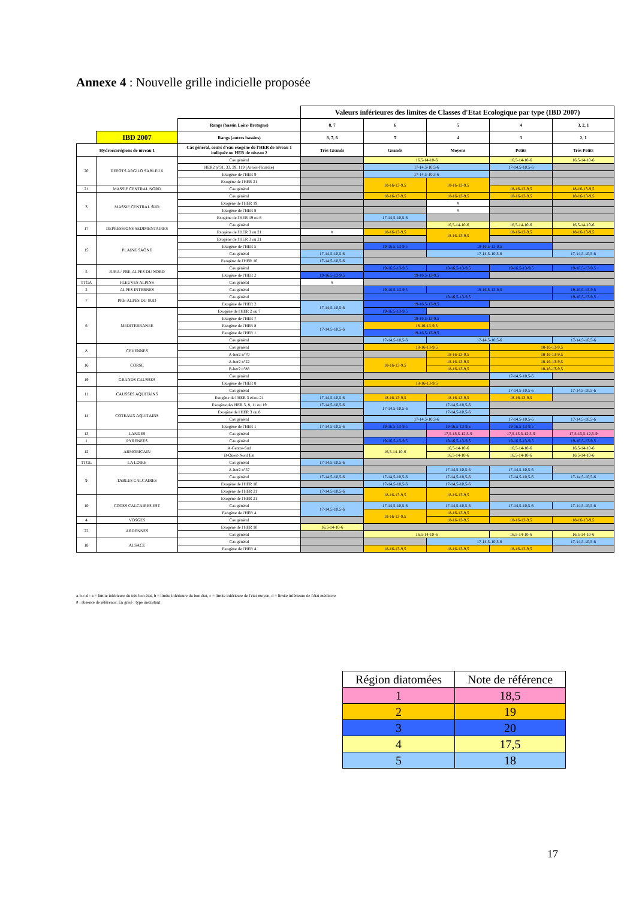Annexe 4 : Nouvelle grille indicielle proposée
| | | | Valeurs inférieures des limites de Classes d'Etat Ecologique par type (IBD 2007) | | | | |
| | | Rangs (bassin Loire-Bretagne) | 8, 7 | 6 | 5 | 4 | 3, 2, 1 |
| | IBD 2007 | Rangs (autres bassins) | 8, 7, 6 | 5 | 4 | 3 | 2, 1 |
| Hydroécorégions de niveau 1 | | Cas général, cours d'eau exogène de l'HER de niveau 1 indiquée ou HER de niveau 2 | Très Grands | Grands | Moyens | Petits | Très Petits |
| 20 | DEPOTS ARGILO SABLEUX | Cas général | | 16,5-14-10-6 | | 16,5-14-10-6 | 16,5-14-10-6 |
| | | HER2 n°31, 33, 39, 119 (Artois-Picardie) | | 17-14,5-10,5-6 | | 17-14,5-10,5-6 | |
| | | Exogène de l'HER 9 | | 17-14,5-10,5-6 | | | |
| | | Exogène de l'HER 21 | | 18-16-13-9,5 | 18-16-13-9,5 | | |
| 21 | MASSIF CENTRAL NORD | Cas général | | | | 18-16-13-9,5 | 18-16-13-9,5 |
| 3 | MASSIF CENTRAL SUD | Cas général | | 18-16-13-9,5 | 18-16-13-9,5 | 18-16-13-9,5 | 18-16-13-9,5 |
| | | Exogène de l'HER 19 | | | # | | |
| | | Exogène de l'HER 8 | | | # | | |
| | | Exogène de l'HER 19 ou 8 | | 17-14,5-10,5-6 | | | |
| 17 | DEPRESSIONS SEDIMENTAIRES | Cas général | | | 16,5-14-10-6 | 16,5-14-10-6 | 16,5-14-10-6 |
| | | Exogène de l'HER 3 ou 21 | # | 18-16-13-9,5 | 18-16-13-9,5 | 18-16-13-9,5 | 18-16-13-9,5 |
| 15 | PLAINE SAONE | Exogène de l'HER 3 ou 21 | | | | | |
| | | Exogène de l'HER 5 | | 19-16,5-13-9,5 | 19-16,5-13-9,5 | | |
| | | Cas général | 17-14,5-10,5-6 | | 17-14,5-10,5-6 | | 17-14,5-10,5-6 |
| | | Exogène de l'HER 10 | 17-14,5-10,5-6 | | | | |
| 5 | JURA / PRE-ALPES DU NORD | Cas général | | 19-16,5-13-9,5 | 19-16,5-13-9,5 | 19-16,5-13-9,5 | 19-16,5-13-9,5 |
| | | Exogène de l'HER 2 | 19-16,5-13-9,5 | 19-16,5-13-9,5 | | | |
| TTGA | FLEUVES ALPINS | Cas général | # | | | | |
| 2 | ALPES INTERNES | Cas général | | 19-16,5-13-9,5 | 19-16,5-13-9,5 | | 19-16,5-13-9,5 |
| 7 | PRE-ALPES DU SUD | Cas général | | 19-16,5-13-9,5 | | | 19-16,5-13-9,5 |
| | | Exogène de l'HER 2 | 17-14,5-10,5-6 | 19-16,5-13-9,5 | | | |
| 6 | MEDITERRANEE | Exogène de l'HER 2 ou 7 | | 19-16,5-13-9,5 | | | |
| | | Exogène de l'HER 7 | | 19-16,5-13-9,5 | | | |
| | | Exogène de l'HER 8 | 17-14,5-10,5-6 | 18-16-13-9,5 | | | |
| | | Exogène de l'HER 1 | | 19-16,5-13-9,5 | | | |
| | | Cas général | | 17-14,5-10,5-6 | 17-14,5-10,5-6 | | 17-14,5-10,5-6 |
| 8 | CEVENNES | Cas général | | 18-16-13-9,5 | | 18-16-13-9,5 | |
| | | A-her2 n°70 | | | 18-16-13-9,5 | 18-16-13-9,5 | |
| 16 | CORSE | A-her2 n°22 | | 18-16-13-9,5 | 18-16-13-9,5 | 18-16-13-9,5 | |
| | | B-her2 n°88 | | | 18-16-13-9,5 | 18-16-13-9,5 | |
| 19 | GRANDS CAUSSES | Cas général | | | | 17-14,5-10,5-6 | |
| | | Exogène de l'HER 8 | | 18-16-13-9,5 | | | |
| 11 | CAUSSES AQUITAINS | Cas général | | | | 17-14,5-10,5-6 | 17-14,5-10,5-6 |
| | | Exogène de l'HER 3 et/ou 21 | 17-14,5-10,5-6 | 18-16-13-9,5 | 18-16-13-9,5 | 18-16-13-9,5 | |
| 14 | COTEAUX AQUITAINS | Exogène des HER 3, 8, 11 ou 19 | 17-14,5-10,5-6 | 17-14,5-10,5-6 | 17-14,5-10,5-6 | | |
| | | Exogène de l'HER 3 ou 8 | | | 17-14,5-10,5-6 | | |
| | | Cas général | | 17-14,5-10,5-6 | | 17-14,5-10,5-6 | 17-14,5-10,5-6 |
| | | Exogène de l'HER 1 | 17-14,5-10,5-6 | 19-16,5-13-9,5 | 19-16,5-13-9,5 | 19-16,5-13-9,5 | |
| 13 | LANDES | Cas général | | | 17,5-15,5-12,5-9 | 17,5-15,5-12,5-9 | 17,5-15,5-12,5-9 |
| 1 | PYRENEES | Cas général | | 19-16,5-13-9,5 | 19-16,5-13-9,5 | 19-16,5-13-9,5 | 19-16,5-13-9,5 |
| 12 | ARMORICAIN | A-Centre-Sud | | 16,5-14-10-6 | 16,5-14-10-6 | 16,5-14-10-6 | 16,5-14-10-6 |
| | | B-Ouest-Nord Est | | | 16,5-14-10-6 | 16,5-14-10-6 | 16,5-14-10-6 |
| TTGL | LA LOIRE | Cas général | 17-14,5-10,5-6 | | | | |
| 9 | TABLES CALCAIRES | A-her2 n°57 | | | 17-14,5-10,5-6 | 17-14,5-10,5-6 | |
| | | Cas général | 17-14,5-10,5-6 | 17-14,5-10,5-6 | 17-14,5-10,5-6 | 17-14,5-10,5-6 | 17-14,5-10,5-6 |
| | | Exogène de l'HER 10 | | 17-14,5-10,5-6 | 17-14,5-10,5-6 | | |
| | | Exogène de l'HER 21 | 17-14,5-10,5-6 | 18-16-13-9,5 | 18-16-13-9,5 | | |
| 10 | COTES CALCAIRES EST | Exogène de l'HER 21 | | | | | |
| | | Cas général | 17-14,5-10,5-6 | 17-14,5-10,5-6 | 17-14,5-10,5-6 | 17-14,5-10,5-6 | 17-14,5-10,5-6 |
| | | Exogène de l'HER 4 | | 18-16-13-9,5 | 18-16-13-9,5 | | |
| 4 | VOSGES | Cas général | | | 18-16-13-9,5 | 18-16-13-9,5 | 18-16-13-9,5 |
| 22 | ARDENNES | Exogène de l'HER 10 | 16,5-14-10-6 | | | | |
| | | Cas général | | 16,5-14-10-6 | | 16,5-14-10-6 | 16,5-14-10-6 |
| 18 | ALSACE | Cas général | | | 17-14,5-10,5-6 | | 17-14,5-10,5-6 |
| | | Exogène de l'HER 4 | | 18-16-13-9,5 | 18-16-13-9,5 | 18-16-13-9,5 | |
a-b-c-d : a = limite inférieure du très bon état, b = limite inférieure du bon état, c = limite inférieure de l'état moyen, d = limite inférieure de l'état médiocre
# : absence de référence. En grisé : type inexistant
| Région diatomées | Note de référence |
| 1 | 18,5 |
| 2 | 19 |
| 3 | 20 |
| 4 | 17,5 |
| 5 | 18 |
17